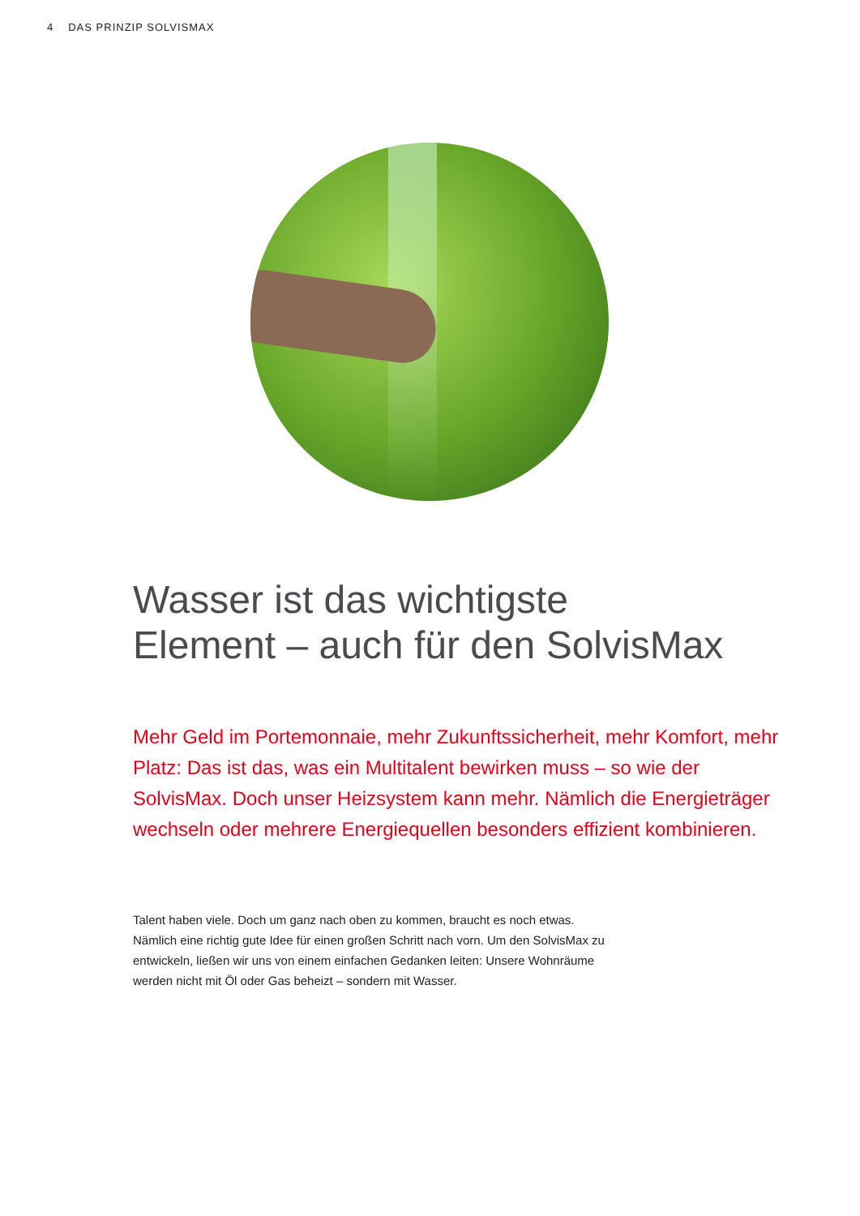4 DAS PRINZIP SOLVISMAX
Wasser ist das wichtigste
Element – auch für den SolvisMax
Mehr Geld im Portemonnaie, mehr Zukunftssicherheit, mehr Komfort, mehr Platz: Das ist das, was ein Multitalent bewirken muss – so wie der SolvisMax. Doch unser Heizsystem kann mehr. Nämlich die Energieträger wechseln oder mehrere Energiequellen besonders effizient kombinieren.
Talent haben viele. Doch um ganz nach oben zu kommen, braucht es noch etwas. Nämlich eine richtig gute Idee für einen großen Schritt nach vorn. Um den SolvisMax zu entwickeln, ließen wir uns von einem einfachen Gedanken leiten: Unsere Wohnräume werden nicht mit Öl oder Gas beheizt – sondern mit Wasser.